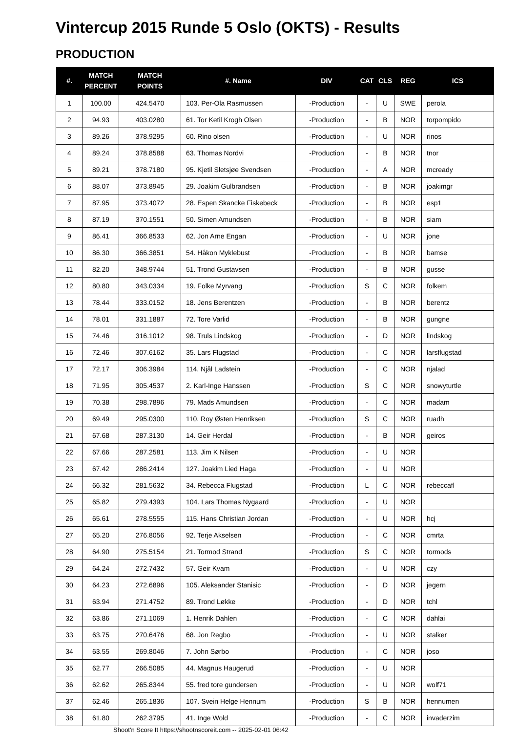Vintercup 2015 Runde 5 Oslo (OKTS) - Results
PRODUCTION
| #. | MATCH PERCENT | MATCH POINTS | #. Name | DIV | CAT | CLS | REG | ICS |
| --- | --- | --- | --- | --- | --- | --- | --- | --- |
| 1 | 100.00 | 424.5470 | 103. Per-Ola Rasmussen | -Production | - | U | SWE | perola |
| 2 | 94.93 | 403.0280 | 61. Tor Ketil Krogh Olsen | -Production | - | B | NOR | torpompido |
| 3 | 89.26 | 378.9295 | 60. Rino olsen | -Production | - | U | NOR | rinos |
| 4 | 89.24 | 378.8588 | 63. Thomas Nordvi | -Production | - | B | NOR | tnor |
| 5 | 89.21 | 378.7180 | 95. Kjetil Sletsjøe Svendsen | -Production | - | A | NOR | mcready |
| 6 | 88.07 | 373.8945 | 29. Joakim Gulbrandsen | -Production | - | B | NOR | joakimgr |
| 7 | 87.95 | 373.4072 | 28. Espen Skancke Fiskebeck | -Production | - | B | NOR | esp1 |
| 8 | 87.19 | 370.1551 | 50. Simen Amundsen | -Production | - | B | NOR | siam |
| 9 | 86.41 | 366.8533 | 62. Jon Arne Engan | -Production | - | U | NOR | jone |
| 10 | 86.30 | 366.3851 | 54. Håkon Myklebust | -Production | - | B | NOR | bamse |
| 11 | 82.20 | 348.9744 | 51. Trond Gustavsen | -Production | - | B | NOR | gusse |
| 12 | 80.80 | 343.0334 | 19. Folke Myrvang | -Production | S | C | NOR | folkem |
| 13 | 78.44 | 333.0152 | 18. Jens Berentzen | -Production | - | B | NOR | berentz |
| 14 | 78.01 | 331.1887 | 72. Tore Varlid | -Production | - | B | NOR | gungne |
| 15 | 74.46 | 316.1012 | 98. Truls Lindskog | -Production | - | D | NOR | lindskog |
| 16 | 72.46 | 307.6162 | 35. Lars Flugstad | -Production | - | C | NOR | larsflugstad |
| 17 | 72.17 | 306.3984 | 114. Njål Ladstein | -Production | - | C | NOR | njalad |
| 18 | 71.95 | 305.4537 | 2. Karl-Inge Hanssen | -Production | S | C | NOR | snowyturtle |
| 19 | 70.38 | 298.7896 | 79. Mads Amundsen | -Production | - | C | NOR | madam |
| 20 | 69.49 | 295.0300 | 110. Roy Østen Henriksen | -Production | S | C | NOR | ruadh |
| 21 | 67.68 | 287.3130 | 14. Geir Herdal | -Production | - | B | NOR | geiros |
| 22 | 67.66 | 287.2581 | 113. Jim K Nilsen | -Production | - | U | NOR | |
| 23 | 67.42 | 286.2414 | 127. Joakim Lied Haga | -Production | - | U | NOR | |
| 24 | 66.32 | 281.5632 | 34. Rebecca Flugstad | -Production | L | C | NOR | rebeccafl |
| 25 | 65.82 | 279.4393 | 104. Lars Thomas Nygaard | -Production | - | U | NOR | |
| 26 | 65.61 | 278.5555 | 115. Hans Christian Jordan | -Production | - | U | NOR | hcj |
| 27 | 65.20 | 276.8056 | 92. Terje Akselsen | -Production | - | C | NOR | cmrta |
| 28 | 64.90 | 275.5154 | 21. Tormod Strand | -Production | S | C | NOR | tormods |
| 29 | 64.24 | 272.7432 | 57. Geir Kvam | -Production | - | U | NOR | czy |
| 30 | 64.23 | 272.6896 | 105. Aleksander Stanisic | -Production | - | D | NOR | jegern |
| 31 | 63.94 | 271.4752 | 89. Trond Løkke | -Production | - | D | NOR | tchl |
| 32 | 63.86 | 271.1069 | 1. Henrik Dahlen | -Production | - | C | NOR | dahlai |
| 33 | 63.75 | 270.6476 | 68. Jon Regbo | -Production | - | U | NOR | stalker |
| 34 | 63.55 | 269.8046 | 7. John Sørbo | -Production | - | C | NOR | joso |
| 35 | 62.77 | 266.5085 | 44. Magnus Haugerud | -Production | - | U | NOR | |
| 36 | 62.62 | 265.8344 | 55. fred tore gundersen | -Production | - | U | NOR | wolf71 |
| 37 | 62.46 | 265.1836 | 107. Svein Helge Hennum | -Production | S | B | NOR | hennumen |
| 38 | 61.80 | 262.3795 | 41. Inge Wold | -Production | - | C | NOR | invaderzim |
Shoot'n Score It https://shootnscoreit.com -- 2025-02-01 06:42